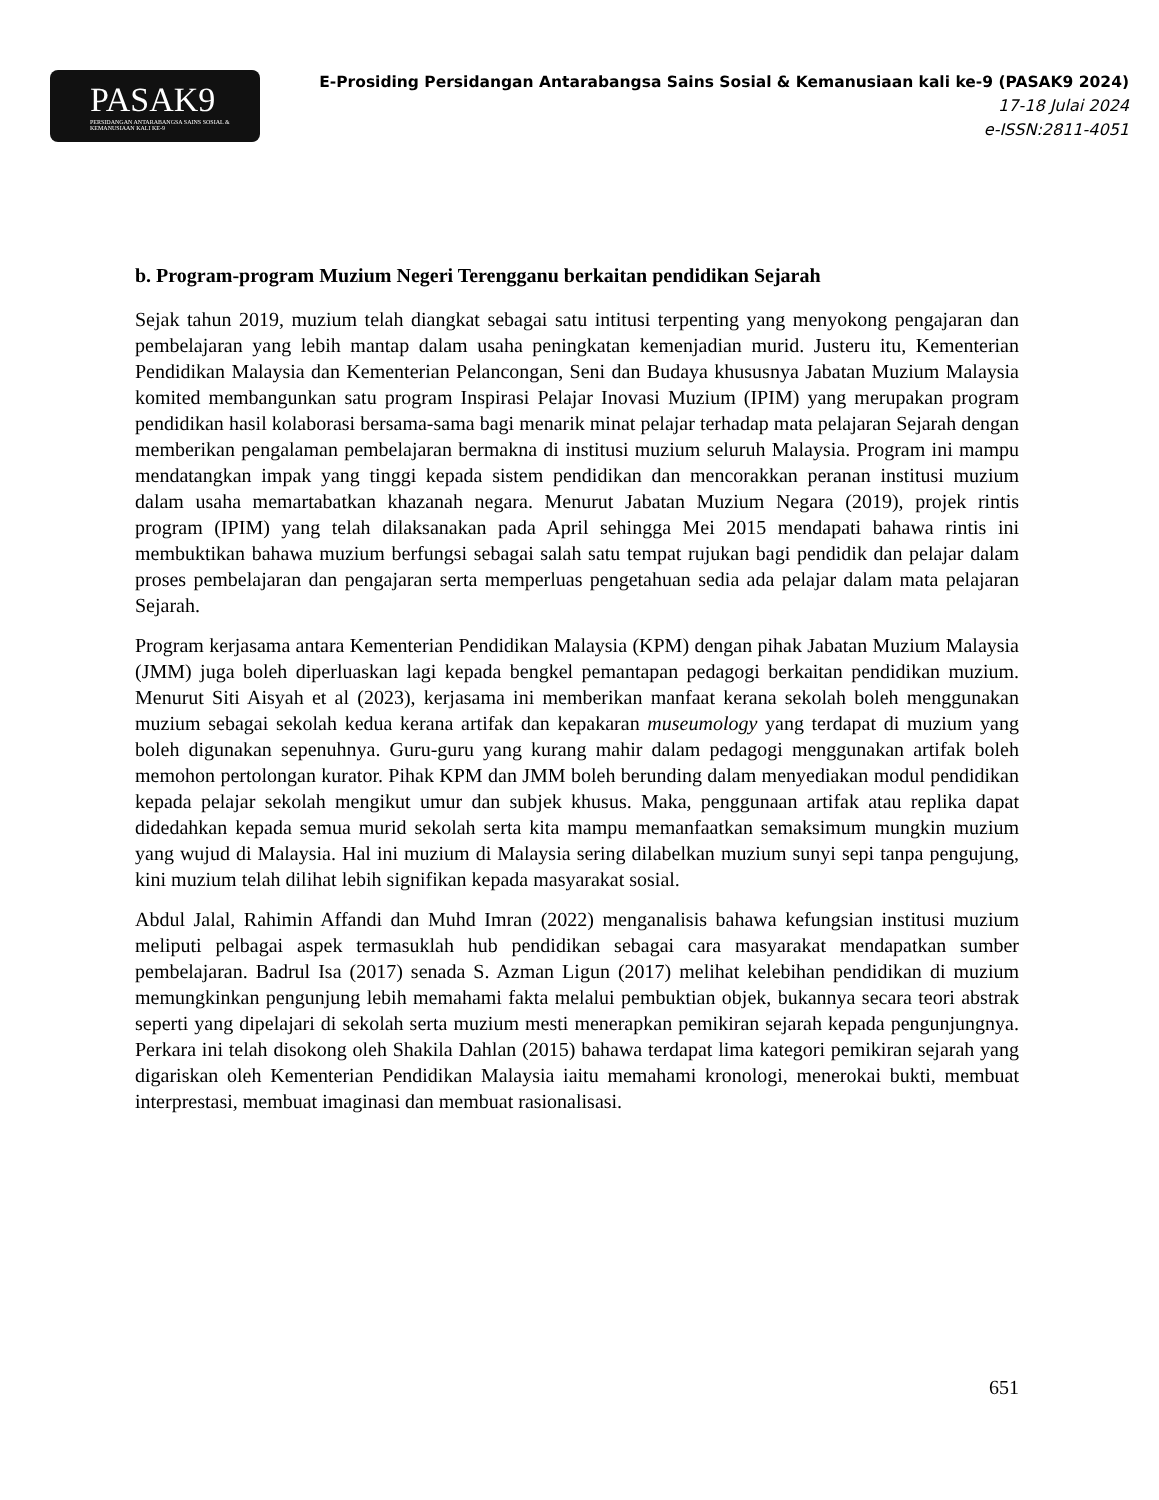PASAK9
PERSIDANGAN ANTARABANGSA SAINS SOSIAL & KEMANUSIAAN KALI KE-9
E-Prosiding Persidangan Antarabangsa Sains Sosial & Kemanusiaan kali ke-9 (PASAK9 2024)
17-18 Julai 2024
e-ISSN:2811-4051
b. Program-program Muzium Negeri Terengganu berkaitan pendidikan Sejarah
Sejak tahun 2019, muzium telah diangkat sebagai satu intitusi terpenting yang menyokong pengajaran dan pembelajaran yang lebih mantap dalam usaha peningkatan kemenjadian murid. Justeru itu, Kementerian Pendidikan Malaysia dan Kementerian Pelancongan, Seni dan Budaya khususnya Jabatan Muzium Malaysia komited membangunkan satu program Inspirasi Pelajar Inovasi Muzium (IPIM) yang merupakan program pendidikan hasil kolaborasi bersama-sama bagi menarik minat pelajar terhadap mata pelajaran Sejarah dengan memberikan pengalaman pembelajaran bermakna di institusi muzium seluruh Malaysia. Program ini mampu mendatangkan impak yang tinggi kepada sistem pendidikan dan mencorakkan peranan institusi muzium dalam usaha memartabatkan khazanah negara. Menurut Jabatan Muzium Negara (2019), projek rintis program (IPIM) yang telah dilaksanakan pada April sehingga Mei 2015 mendapati bahawa rintis ini membuktikan bahawa muzium berfungsi sebagai salah satu tempat rujukan bagi pendidik dan pelajar dalam proses pembelajaran dan pengajaran serta memperluas pengetahuan sedia ada pelajar dalam mata pelajaran Sejarah.
Program kerjasama antara Kementerian Pendidikan Malaysia (KPM) dengan pihak Jabatan Muzium Malaysia (JMM) juga boleh diperluaskan lagi kepada bengkel pemantapan pedagogi berkaitan pendidikan muzium. Menurut Siti Aisyah et al (2023), kerjasama ini memberikan manfaat kerana sekolah boleh menggunakan muzium sebagai sekolah kedua kerana artifak dan kepakaran museumology yang terdapat di muzium yang boleh digunakan sepenuhnya. Guru-guru yang kurang mahir dalam pedagogi menggunakan artifak boleh memohon pertolongan kurator. Pihak KPM dan JMM boleh berunding dalam menyediakan modul pendidikan kepada pelajar sekolah mengikut umur dan subjek khusus. Maka, penggunaan artifak atau replika dapat didedahkan kepada semua murid sekolah serta kita mampu memanfaatkan semaksimum mungkin muzium yang wujud di Malaysia. Hal ini muzium di Malaysia sering dilabelkan muzium sunyi sepi tanpa pengujung, kini muzium telah dilihat lebih signifikan kepada masyarakat sosial.
Abdul Jalal, Rahimin Affandi dan Muhd Imran (2022) menganalisis bahawa kefungsian institusi muzium meliputi pelbagai aspek termasuklah hub pendidikan sebagai cara masyarakat mendapatkan sumber pembelajaran. Badrul Isa (2017) senada S. Azman Ligun (2017) melihat kelebihan pendidikan di muzium memungkinkan pengunjung lebih memahami fakta melalui pembuktian objek, bukannya secara teori abstrak seperti yang dipelajari di sekolah serta muzium mesti menerapkan pemikiran sejarah kepada pengunjungnya. Perkara ini telah disokong oleh Shakila Dahlan (2015) bahawa terdapat lima kategori pemikiran sejarah yang digariskan oleh Kementerian Pendidikan Malaysia iaitu memahami kronologi, menerokai bukti, membuat interprestasi, membuat imaginasi dan membuat rasionalisasi.
651